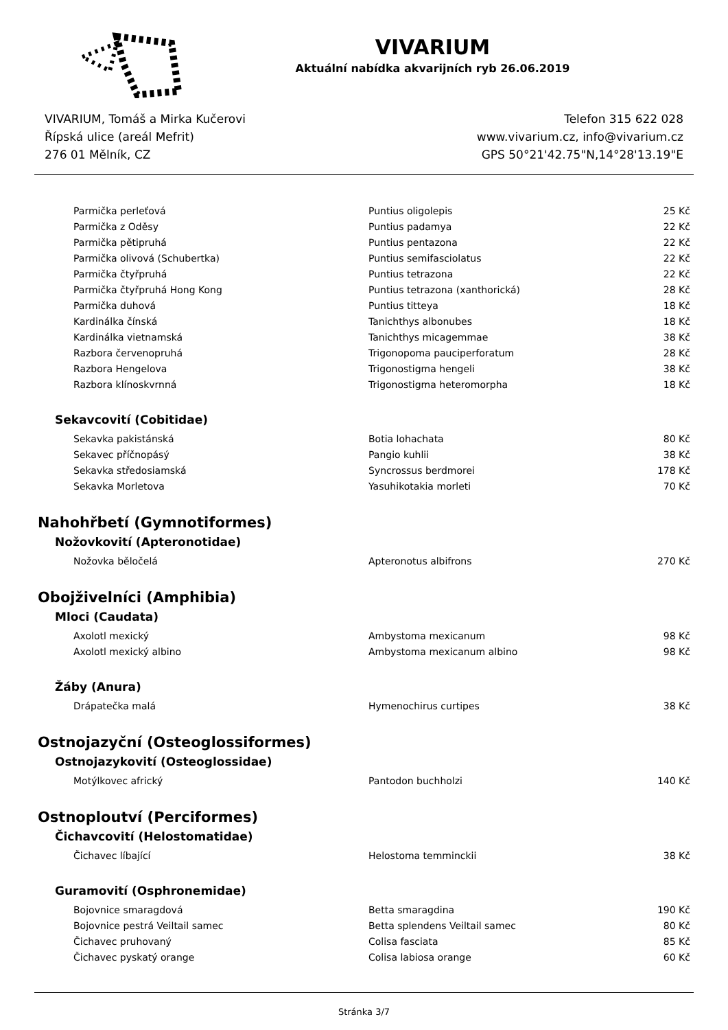VIVARIUM
Aktuální nabídka akvarijních ryb 26.06.2019
VIVARIUM, Tomáš a Mirka Kučerovi
Řípská ulice (areál Mefrit)
276 01 Mělník, CZ
Telefon 315 622 028
www.vivarium.cz, info@vivarium.cz
GPS 50°21'42.75"N,14°28'13.19"E
| Parmička perleťová | Puntius oligolepis | 25 Kč |
| Parmička z Oděsy | Puntius padamya | 22 Kč |
| Parmička pětipruhá | Puntius pentazona | 22 Kč |
| Parmička olivová (Schubertka) | Puntius semifasciolatus | 22 Kč |
| Parmička čtyřpruhá | Puntius tetrazona | 22 Kč |
| Parmička čtyřpruhá Hong Kong | Puntius tetrazona (xanthorická) | 28 Kč |
| Parmička duhová | Puntius titteya | 18 Kč |
| Kardinálka čínská | Tanichthys albonubes | 18 Kč |
| Kardinálka vietnamská | Tanichthys micagemmae | 38 Kč |
| Razbora červenopruhá | Trigonopoma pauciperforatum | 28 Kč |
| Razbora Hengelova | Trigonostigma hengeli | 38 Kč |
| Razbora klínoskvrnná | Trigonostigma heteromorpha | 18 Kč |
Sekavcovití (Cobitidae)
| Sekavka pakistánská | Botia lohachata | 80 Kč |
| Sekavec příčnopásý | Pangio kuhlii | 38 Kč |
| Sekavka středosiamská | Syncrossus berdmorei | 178 Kč |
| Sekavka Morletova | Yasuhikotakia morleti | 70 Kč |
Nahohřbetí (Gymnotiformes)
Nožovkovití (Apteronotidae)
| Nožovka běločelá | Apteronotus albifrons | 270 Kč |
Obojživelníci (Amphibia)
Mloci (Caudata)
| Axolotl mexický | Ambystoma mexicanum | 98 Kč |
| Axolotl mexický albino | Ambystoma mexicanum albino | 98 Kč |
Žáby (Anura)
| Drápatečka malá | Hymenochirus curtipes | 38 Kč |
Ostnojazyční (Osteoglossiformes)
Ostnojazykovití (Osteoglossidae)
| Motýlkovec africký | Pantodon buchholzi | 140 Kč |
Ostnoploutví (Perciformes)
Čichavcovití (Helostomatidae)
| Čichavec líbající | Helostoma temminckii | 38 Kč |
Guramovití (Osphronemidae)
| Bojovnice smaragdová | Betta smaragdina | 190 Kč |
| Bojovnice pestrá Veiltail samec | Betta splendens Veiltail samec | 80 Kč |
| Čichavec pruhovaný | Colisa fasciata | 85 Kč |
| Čichavec pyskatý orange | Colisa labiosa orange | 60 Kč |
Stránka 3/7